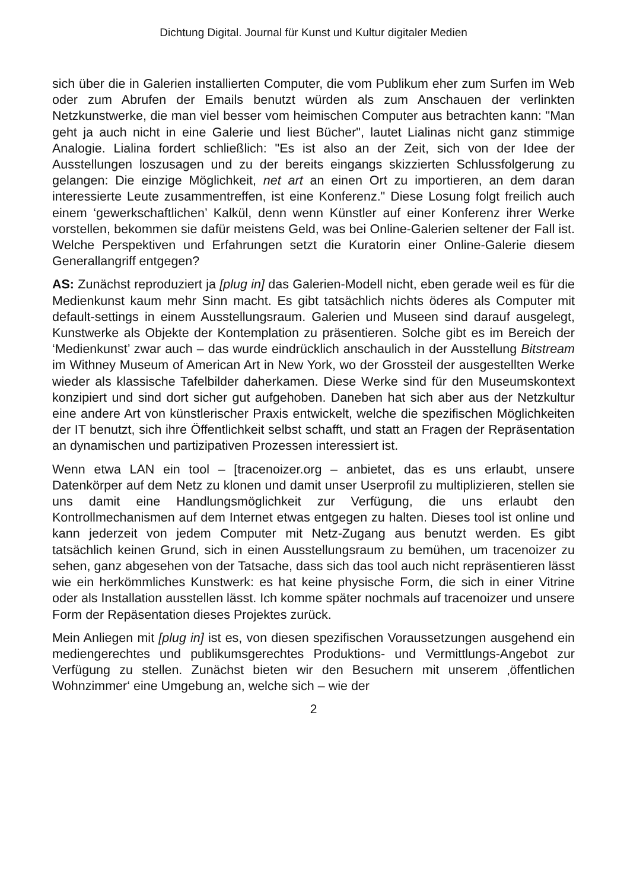Dichtung Digital. Journal für Kunst und Kultur digitaler Medien
sich über die in Galerien installierten Computer, die vom Publikum eher zum Surfen im Web oder zum Abrufen der Emails benutzt würden als zum Anschauen der verlinkten Netzkunstwerke, die man viel besser vom heimischen Computer aus betrachten kann: "Man geht ja auch nicht in eine Galerie und liest Bücher", lautet Lialinas nicht ganz stimmige Analogie. Lialina fordert schließlich: "Es ist also an der Zeit, sich von der Idee der Ausstellungen loszusagen und zu der bereits eingangs skizzierten Schlussfolgerung zu gelangen: Die einzige Möglichkeit, net art an einen Ort zu importieren, an dem daran interessierte Leute zusammentreffen, ist eine Konferenz." Diese Losung folgt freilich auch einem ‘gewerkschaftlichen’ Kalkül, denn wenn Künstler auf einer Konferenz ihrer Werke vorstellen, bekommen sie dafür meistens Geld, was bei Online-Galerien seltener der Fall ist. Welche Perspektiven und Erfahrungen setzt die Kuratorin einer Online-Galerie diesem Generallangriff entgegen?
AS: Zunächst reproduziert ja [plug in] das Galerien-Modell nicht, eben gerade weil es für die Medienkunst kaum mehr Sinn macht. Es gibt tatsächlich nichts öderes als Computer mit default-settings in einem Ausstellungsraum. Galerien und Museen sind darauf ausgelegt, Kunstwerke als Objekte der Kontemplation zu präsentieren. Solche gibt es im Bereich der ‘Medienkunst’ zwar auch – das wurde eindrücklich anschaulich in der Ausstellung Bitstream im Withney Museum of American Art in New York, wo der Grossteil der ausgestellten Werke wieder als klassische Tafelbilder daherkamen. Diese Werke sind für den Museumskontext konzipiert und sind dort sicher gut aufgehoben. Daneben hat sich aber aus der Netzkultur eine andere Art von künstlerischer Praxis entwickelt, welche die spezifischen Möglichkeiten der IT benutzt, sich ihre Öffentlichkeit selbst schafft, und statt an Fragen der Repräsentation an dynamischen und partizipativen Prozessen interessiert ist.
Wenn etwa LAN ein tool – [tracenoizer.org – anbietet, das es uns erlaubt, unsere Datenkörper auf dem Netz zu klonen und damit unser Userprofil zu multiplizieren, stellen sie uns damit eine Handlungsmöglichkeit zur Verfügung, die uns erlaubt den Kontrollmechanismen auf dem Internet etwas entgegen zu halten. Dieses tool ist online und kann jederzeit von jedem Computer mit Netz-Zugang aus benutzt werden. Es gibt tatsächlich keinen Grund, sich in einen Ausstellungsraum zu bemühen, um tracenoizer zu sehen, ganz abgesehen von der Tatsache, dass sich das tool auch nicht repräsentieren lässt wie ein herkömmliches Kunstwerk: es hat keine physische Form, die sich in einer Vitrine oder als Installation ausstellen lässt. Ich komme später nochmals auf tracenoizer und unsere Form der Repäsentation dieses Projektes zurück.
Mein Anliegen mit [plug in] ist es, von diesen spezifischen Voraussetzungen ausgehend ein mediengerechtes und publikumsgerechtes Produktions- und Vermittlungs-Angebot zur Verfügung zu stellen. Zunächst bieten wir den Besuchern mit unserem ‚öffentlichen Wohnzimmer‘ eine Umgebung an, welche sich – wie der
2